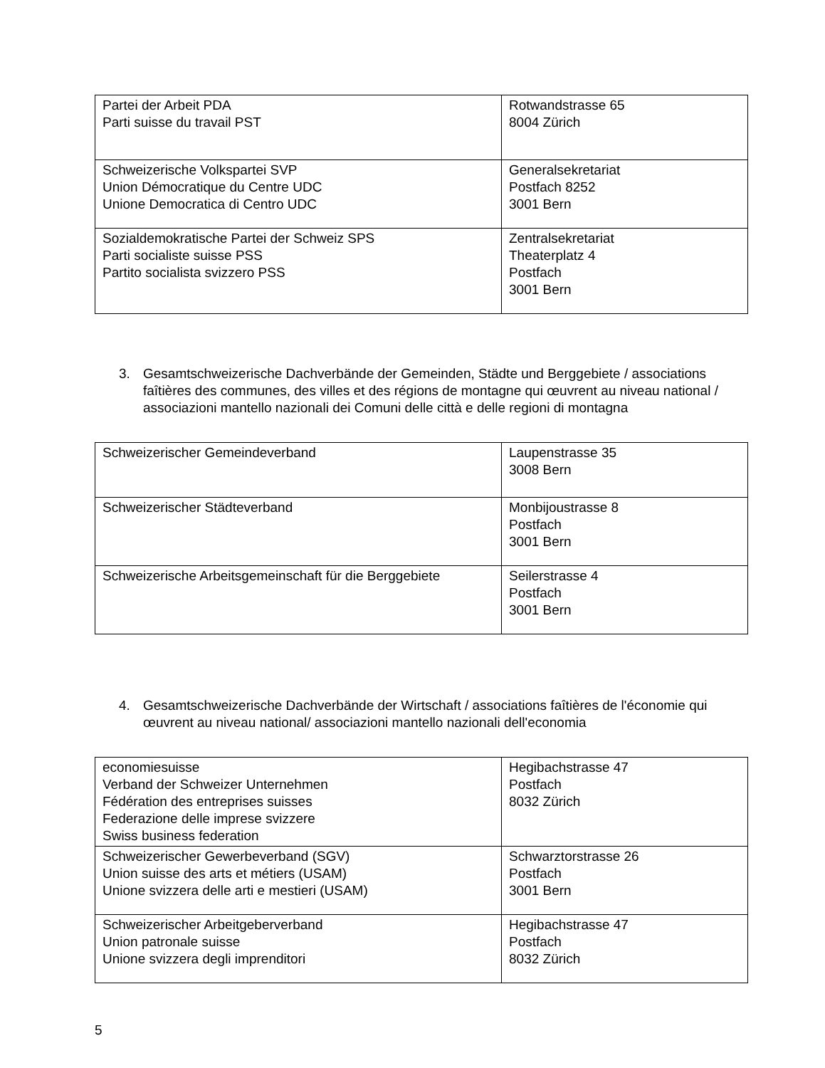| Partei der Arbeit PDA Parti suisse du travail PST | Rotwandstrasse 65 8004 Zürich |
| Schweizerische Volkspartei SVP Union Démocratique du Centre UDC Unione Democratica di Centro UDC | Generalsekretariat Postfach 8252 3001 Bern |
| Sozialdemokratische Partei der Schweiz SPS Parti socialiste suisse PSS Partito socialista svizzero PSS | Zentralsekretariat Theaterplatz 4 Postfach 3001 Bern |
3. Gesamtschweizerische Dachverbände der Gemeinden, Städte und Berggebiete / associations faîtières des communes, des villes et des régions de montagne qui œuvrent au niveau national / associazioni mantello nazionali dei Comuni delle città e delle regioni di montagna
| Schweizerischer Gemeindeverband | Laupenstrasse 35 3008 Bern |
| Schweizerischer Städteverband | Monbijoustrasse 8 Postfach 3001 Bern |
| Schweizerische Arbeitsgemeinschaft für die Berggebiete | Seilerstrasse 4 Postfach 3001 Bern |
4. Gesamtschweizerische Dachverbände der Wirtschaft / associations faîtières de l'économie qui œuvrent au niveau national/ associazioni mantello nazionali dell'economia
| economiesuisse Verband der Schweizer Unternehmen Fédération des entreprises suisses Federazione delle imprese svizzere Swiss business federation | Hegibachstrasse 47 Postfach 8032 Zürich |
| Schweizerischer Gewerbeverband (SGV) Union suisse des arts et métiers (USAM) Unione svizzera delle arti e mestieri (USAM) | Schwarztorstrasse 26 Postfach 3001 Bern |
| Schweizerischer Arbeitgeberverband Union patronale suisse Unione svizzera degli imprenditori | Hegibachstrasse 47 Postfach 8032 Zürich |
5